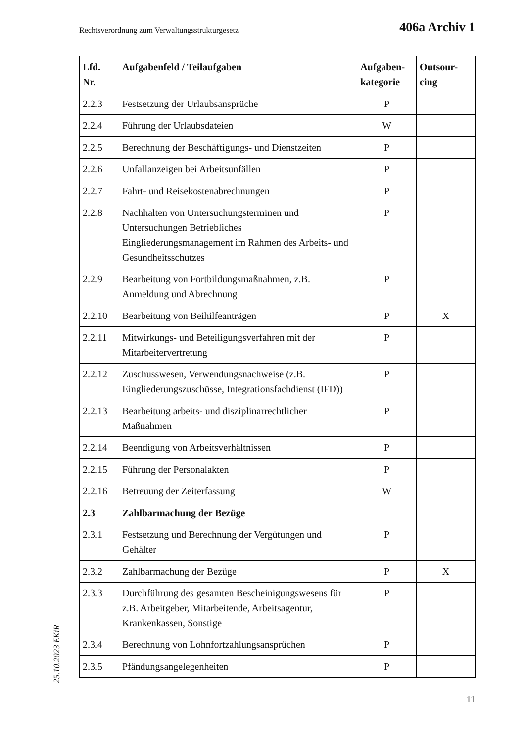Rechtsverordnung zum Verwaltungsstrukturgesetz 406a Archiv 1
| Lfd. Nr. | Aufgabenfeld / Teilaufgaben | Aufgaben- kategorie | Outsour- cing |
| --- | --- | --- | --- |
| 2.2.3 | Festsetzung der Urlaubsansprüche | P | |
| 2.2.4 | Führung der Urlaubsdateien | W | |
| 2.2.5 | Berechnung der Beschäftigungs- und Dienstzeiten | P | |
| 2.2.6 | Unfallanzeigen bei Arbeitsunfällen | P | |
| 2.2.7 | Fahrt- und Reisekostenabrechnungen | P | |
| 2.2.8 | Nachhalten von Untersuchungsterminen und Untersuchungen Betriebliches Eingliederungsmanagement im Rahmen des Arbeits- und Gesundheitsschutzes | P | |
| 2.2.9 | Bearbeitung von Fortbildungsmaßnahmen, z.B. Anmeldung und Abrechnung | P | |
| 2.2.10 | Bearbeitung von Beihilfeanträgen | P | X |
| 2.2.11 | Mitwirkungs- und Beteiligungsverfahren mit der Mitarbeitervertretung | P | |
| 2.2.12 | Zuschusswesen, Verwendungsnachweise (z.B. Eingliederungszuschüsse, Integrationsfachdienst (IFD)) | P | |
| 2.2.13 | Bearbeitung arbeits- und disziplinarrechtlicher Maßnahmen | P | |
| 2.2.14 | Beendigung von Arbeitsverhältnissen | P | |
| 2.2.15 | Führung der Personalakten | P | |
| 2.2.16 | Betreuung der Zeiterfassung | W | |
| 2.3 | Zahlbarmachung der Bezüge | | |
| 2.3.1 | Festsetzung und Berechnung der Vergütungen und Gehälter | P | |
| 2.3.2 | Zahlbarmachung der Bezüge | P | X |
| 2.3.3 | Durchführung des gesamten Bescheinigungswesens für z.B. Arbeitgeber, Mitarbeitende, Arbeitsagentur, Krankenkassen, Sonstige | P | |
| 2.3.4 | Berechnung von Lohnfortzahlungsansprüchen | P | |
| 2.3.5 | Pfändungsangelegenheiten | P | |
25.10.2023 EKiR
11